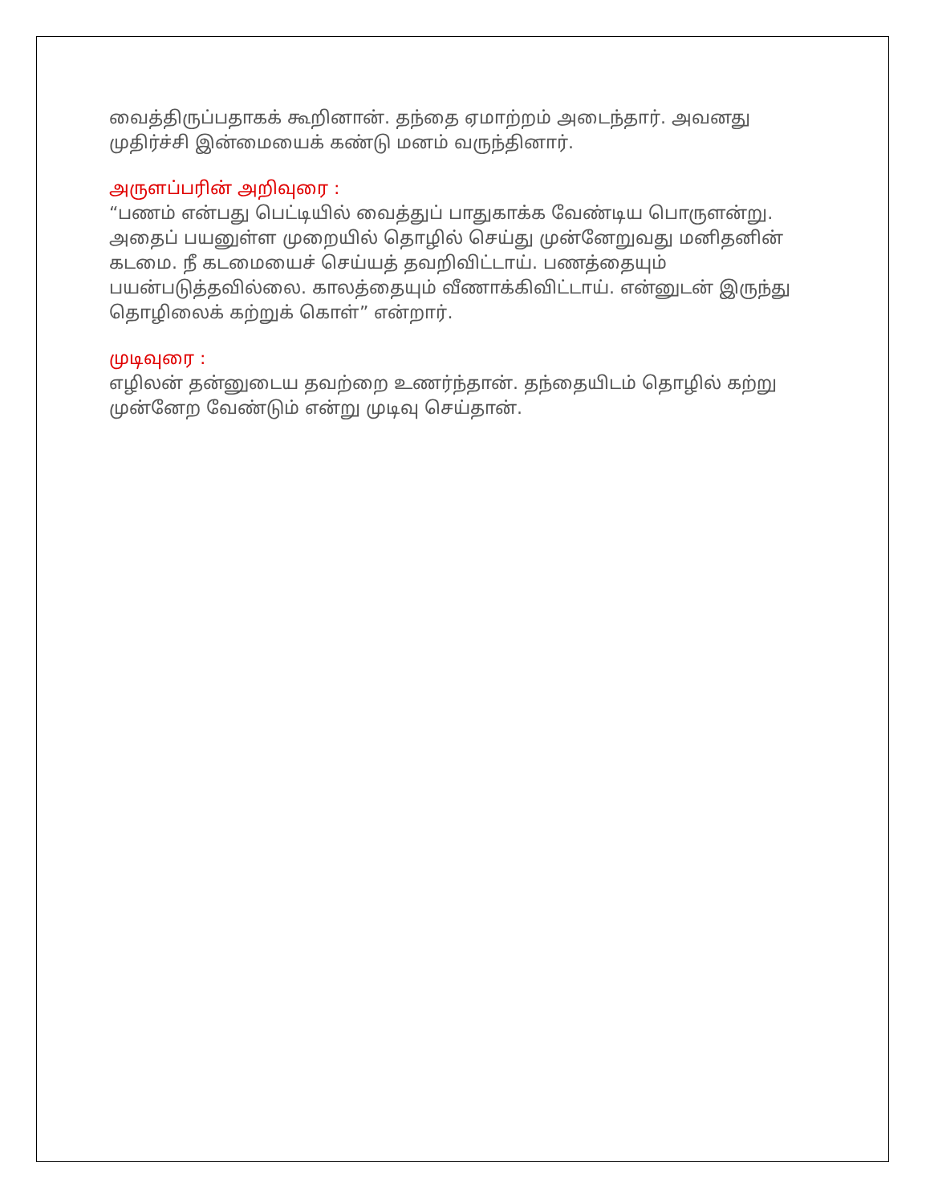வைத்திருப்பதாகக் கூறினான். தந்தை ஏமாற்றம் அடைந்தார். அவனது முதிர்ச்சி இன்மையைக் கண்டு மனம் வருந்தினார்.
அருளப்பரின் அறிவுரை :
“பணம் என்பது பெட்டியில் வைத்துப் பாதுகாக்க வேண்டிய பொருளன்று. அதைப் பயனுள்ள முறையில் தொழில் செய்து முன்னேறுவது மனிதனின் கடமை. நீ கடமையைச் செய்யத் தவறிவிட்டாய். பணத்தையும் பயன்படுத்தவில்லை. காலத்தையும் வீணாக்கிவிட்டாய். என்னுடன் இருந்து தொழிலைக் கற்றுக் கொள்” என்றார்.
முடிவுரை :
எழிலன் தன்னுடைய தவற்றை உணர்ந்தான். தந்தையிடம் தொழில் கற்று முன்னேற வேண்டும் என்று முடிவு செய்தான்.